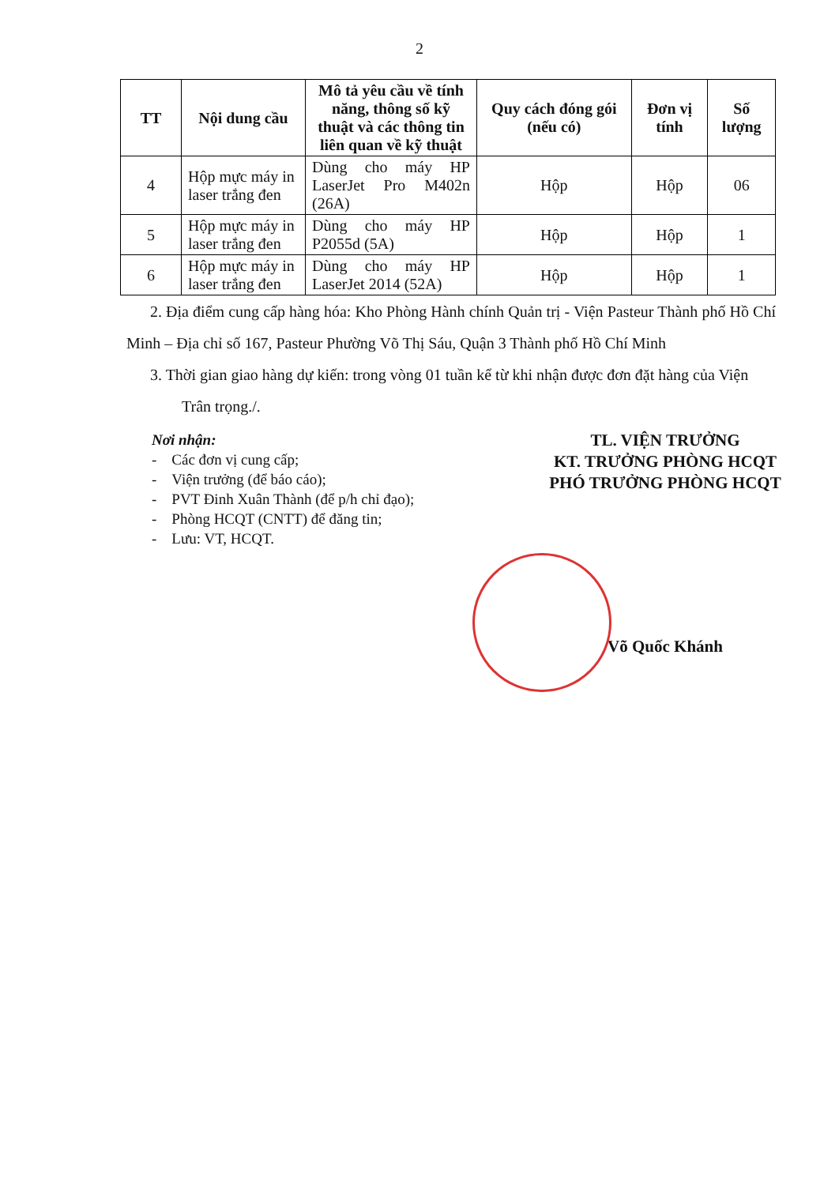2
| TT | Nội dung cầu | Mô tả yêu cầu về tính năng, thông số kỹ thuật và các thông tin liên quan về kỹ thuật | Quy cách đóng gói (nếu có) | Đơn vị tính | Số lượng |
| --- | --- | --- | --- | --- | --- |
| 4 | Hộp mực máy in laser trắng đen | Dùng cho máy HP LaserJet Pro M402n (26A) | Hộp | Hộp | 06 |
| 5 | Hộp mực máy in laser trắng đen | Dùng cho máy HP P2055d (5A) | Hộp | Hộp | 1 |
| 6 | Hộp mực máy in laser trắng đen | Dùng cho máy HP LaserJet 2014 (52A) | Hộp | Hộp | 1 |
2. Địa điểm cung cấp hàng hóa: Kho Phòng Hành chính Quản trị - Viện Pasteur Thành phố Hồ Chí Minh – Địa chỉ số 167, Pasteur Phường Võ Thị Sáu, Quận 3 Thành phố Hồ Chí Minh
3. Thời gian giao hàng dự kiến: trong vòng 01 tuần kể từ khi nhận được đơn đặt hàng của Viện
Trân trọng./.
Nơi nhận:
- Các đơn vị cung cấp;
- Viện trưởng (để báo cáo);
- PVT Đinh Xuân Thành (để p/h chỉ đạo);
- Phòng HCQT (CNTT) để đăng tin;
- Lưu: VT, HCQT.
TL. VIỆN TRƯỞNG
KT. TRƯỞNG PHÒNG HCQT
PHÓ TRƯỞNG PHÒNG HCQT
Võ Quốc Khánh